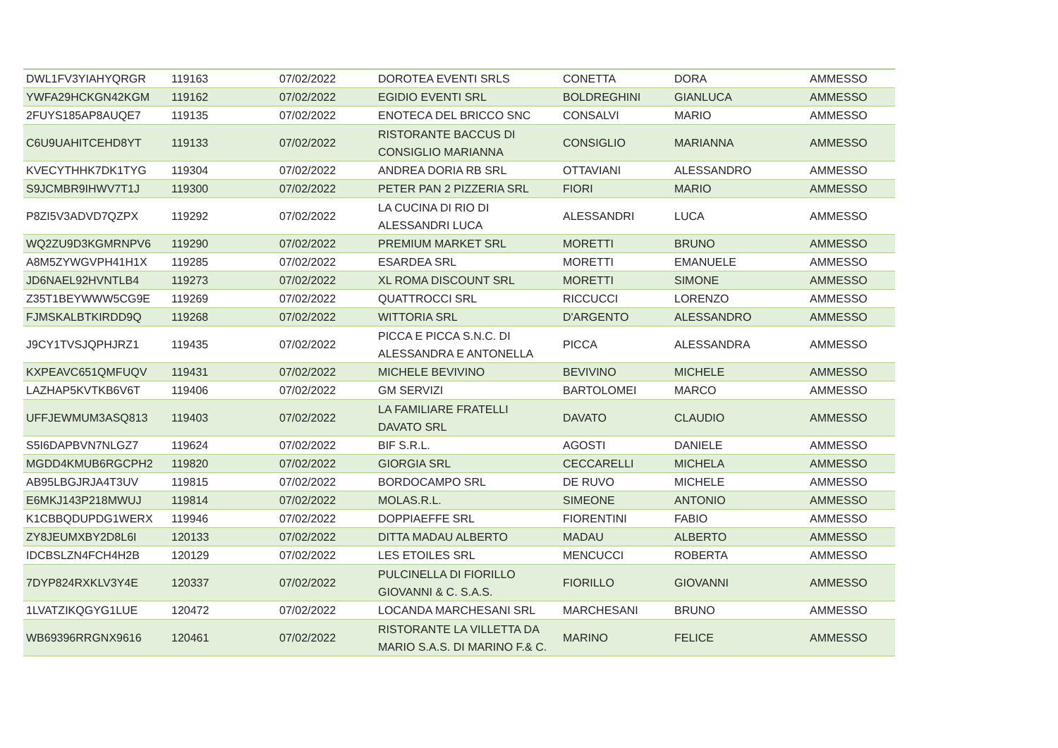| DWL1FV3YIAHYQRGR | 119163 | 07/02/2022 | DOROTEA EVENTI SRLS | CONETTA | DORA | AMMESSO |
| YWFA29HCKGN42KGM | 119162 | 07/02/2022 | EGIDIO EVENTI SRL | BOLDREGHINI | GIANLUCA | AMMESSO |
| 2FUYS185AP8AUQE7 | 119135 | 07/02/2022 | ENOTECA DEL BRICCO SNC | CONSALVI | MARIO | AMMESSO |
| C6U9UAHITCEHD8YT | 119133 | 07/02/2022 | RISTORANTE BACCUS DI CONSIGLIO MARIANNA | CONSIGLIO | MARIANNA | AMMESSO |
| KVECYTHHK7DK1TYG | 119304 | 07/02/2022 | ANDREA DORIA RB SRL | OTTAVIANI | ALESSANDRO | AMMESSO |
| S9JCMBR9IHWV7T1J | 119300 | 07/02/2022 | PETER PAN 2 PIZZERIA SRL | FIORI | MARIO | AMMESSO |
| P8ZI5V3ADVD7QZPX | 119292 | 07/02/2022 | LA CUCINA DI RIO DI ALESSANDRI LUCA | ALESSANDRI | LUCA | AMMESSO |
| WQ2ZU9D3KGMRNPV6 | 119290 | 07/02/2022 | PREMIUM MARKET SRL | MORETTI | BRUNO | AMMESSO |
| A8M5ZYWGVPH41H1X | 119285 | 07/02/2022 | ESARDEA SRL | MORETTI | EMANUELE | AMMESSO |
| JD6NAEL92HVNTLB4 | 119273 | 07/02/2022 | XL ROMA DISCOUNT SRL | MORETTI | SIMONE | AMMESSO |
| Z35T1BEYWWW5CG9E | 119269 | 07/02/2022 | QUATTROCCI SRL | RICCUCCI | LORENZO | AMMESSO |
| FJMSKALBTKIRDD9Q | 119268 | 07/02/2022 | WITTORIA SRL | D'ARGENTO | ALESSANDRO | AMMESSO |
| J9CY1TVSJQPHJRZ1 | 119435 | 07/02/2022 | PICCA E PICCA S.N.C. DI ALESSANDRA E ANTONELLA | PICCA | ALESSANDRA | AMMESSO |
| KXPEAVC651QMFUQV | 119431 | 07/02/2022 | MICHELE BEVIVINO | BEVIVINO | MICHELE | AMMESSO |
| LAZHAP5KVTKB6V6T | 119406 | 07/02/2022 | GM SERVIZI | BARTOLOMEI | MARCO | AMMESSO |
| UFFJEWMUM3ASQ813 | 119403 | 07/02/2022 | LA FAMILIARE FRATELLI DAVATO SRL | DAVATO | CLAUDIO | AMMESSO |
| S5I6DAPBVN7NLGZ7 | 119624 | 07/02/2022 | BIF S.R.L. | AGOSTI | DANIELE | AMMESSO |
| MGDD4KMUB6RGCPH2 | 119820 | 07/02/2022 | GIORGIA SRL | CECCARELLI | MICHELA | AMMESSO |
| AB95LBGJRJA4T3UV | 119815 | 07/02/2022 | BORDOCAMPO SRL | DE RUVO | MICHELE | AMMESSO |
| E6MKJ143P218MWUJ | 119814 | 07/02/2022 | MOLAS.R.L. | SIMEONE | ANTONIO | AMMESSO |
| K1CBBQDUPDG1WERX | 119946 | 07/02/2022 | DOPPIAEFFE SRL | FIORENTINI | FABIO | AMMESSO |
| ZY8JEUMXBY2D8L6I | 120133 | 07/02/2022 | DITTA MADAU ALBERTO | MADAU | ALBERTO | AMMESSO |
| IDCBSLZN4FCH4H2B | 120129 | 07/02/2022 | LES ETOILES SRL | MENCUCCI | ROBERTA | AMMESSO |
| 7DYP824RXKLV3Y4E | 120337 | 07/02/2022 | PULCINELLA DI FIORILLO GIOVANNI & C. S.A.S. | FIORILLO | GIOVANNI | AMMESSO |
| 1LVATZIKQGYG1LUE | 120472 | 07/02/2022 | LOCANDA MARCHESANI SRL | MARCHESANI | BRUNO | AMMESSO |
| WB69396RRGNX9616 | 120461 | 07/02/2022 | RISTORANTE LA VILLETTA DA MARIO S.A.S. DI MARINO F.& C. | MARINO | FELICE | AMMESSO |